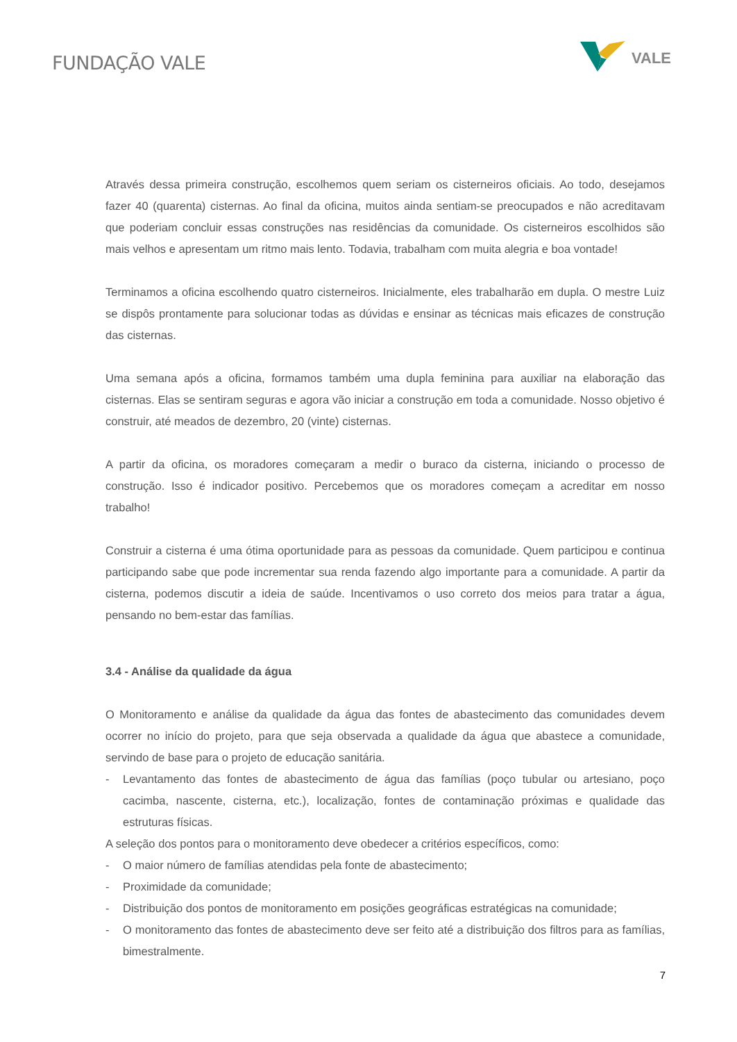FUNDAÇÃO VALE
VALE
Através dessa primeira construção, escolhemos quem seriam os cisterneiros oficiais. Ao todo, desejamos fazer 40 (quarenta) cisternas. Ao final da oficina, muitos ainda sentiam-se preocupados e não acreditavam que poderiam concluir essas construções nas residências da comunidade. Os cisterneiros escolhidos são mais velhos e apresentam um ritmo mais lento. Todavia, trabalham com muita alegria e boa vontade!
Terminamos a oficina escolhendo quatro cisterneiros. Inicialmente, eles trabalharão em dupla. O mestre Luiz se dispôs prontamente para solucionar todas as dúvidas e ensinar as técnicas mais eficazes de construção das cisternas.
Uma semana após a oficina, formamos também uma dupla feminina para auxiliar na elaboração das cisternas. Elas se sentiram seguras e agora vão iniciar a construção em toda a comunidade. Nosso objetivo é construir, até meados de dezembro, 20 (vinte) cisternas.
A partir da oficina, os moradores começaram a medir o buraco da cisterna, iniciando o processo de construção. Isso é indicador positivo. Percebemos que os moradores começam a acreditar em nosso trabalho!
Construir a cisterna é uma ótima oportunidade para as pessoas da comunidade. Quem participou e continua participando sabe que pode incrementar sua renda fazendo algo importante para a comunidade. A partir da cisterna, podemos discutir a ideia de saúde. Incentivamos o uso correto dos meios para tratar a água, pensando no bem-estar das famílias.
3.4 - Análise da qualidade da água
O Monitoramento e análise da qualidade da água das fontes de abastecimento das comunidades devem ocorrer no início do projeto, para que seja observada a qualidade da água que abastece a comunidade, servindo de base para o projeto de educação sanitária.
- Levantamento das fontes de abastecimento de água das famílias (poço tubular ou artesiano, poço cacimba, nascente, cisterna, etc.), localização, fontes de contaminação próximas e qualidade das estruturas físicas.
A seleção dos pontos para o monitoramento deve obedecer a critérios específicos, como:
- O maior número de famílias atendidas pela fonte de abastecimento;
- Proximidade da comunidade;
- Distribuição dos pontos de monitoramento em posições geográficas estratégicas na comunidade;
- O monitoramento das fontes de abastecimento deve ser feito até a distribuição dos filtros para as famílias, bimestralmente.
7